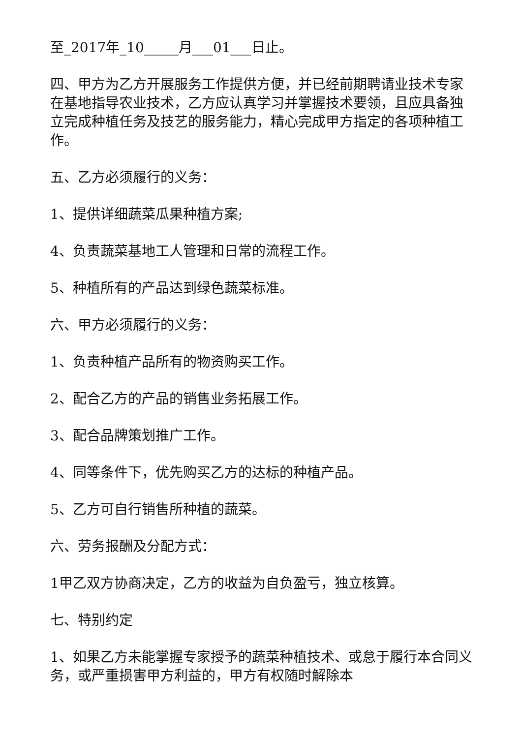至_2017年_10_____月___01___日止。
四、甲方为乙方开展服务工作提供方便，并已经前期聘请业技术专家在基地指导农业技术，乙方应认真学习并掌握技术要领，且应具备独立完成种植任务及技艺的服务能力，精心完成甲方指定的各项种植工作。
五、乙方必须履行的义务：
1、提供详细蔬菜瓜果种植方案;
4、负责蔬菜基地工人管理和日常的流程工作。
5、种植所有的产品达到绿色蔬菜标准。
六、甲方必须履行的义务：
1、负责种植产品所有的物资购买工作。
2、配合乙方的产品的销售业务拓展工作。
3、配合品牌策划推广工作。
4、同等条件下，优先购买乙方的达标的种植产品。
5、乙方可自行销售所种植的蔬菜。
六、劳务报酬及分配方式：
1甲乙双方协商决定，乙方的收益为自负盈亏，独立核算。
七、特别约定
1、如果乙方未能掌握专家授予的蔬菜种植技术、或怠于履行本合同义务，或严重损害甲方利益的，甲方有权随时解除本